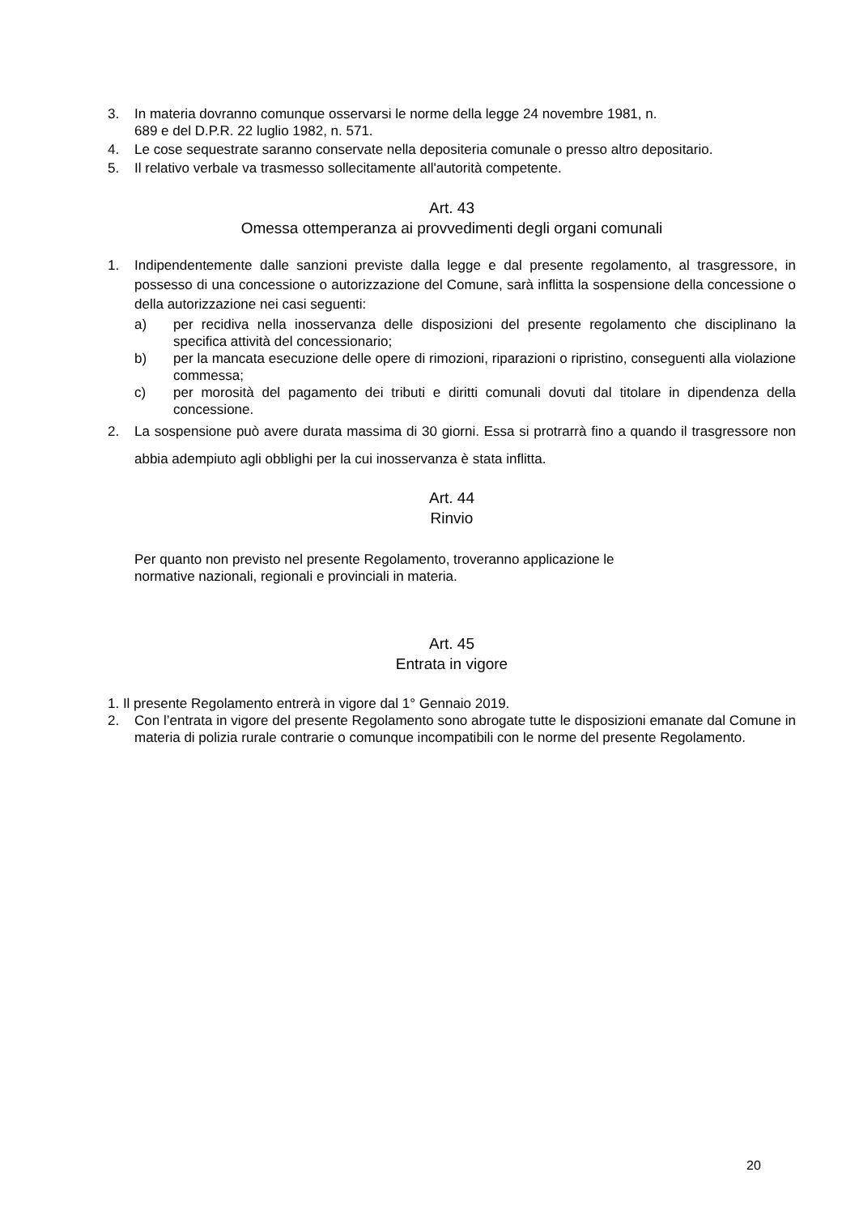3. In materia dovranno comunque osservarsi le norme della legge 24 novembre 1981, n.
689 e del D.P.R. 22 luglio 1982, n. 571.
4. Le cose sequestrate saranno conservate nella depositeria comunale o presso altro depositario.
5. Il relativo verbale va trasmesso sollecitamente all'autorità competente.
Art. 43
Omessa ottemperanza ai provvedimenti degli organi comunali
1. Indipendentemente dalle sanzioni previste dalla legge e dal presente regolamento, al trasgressore, in possesso di una concessione o autorizzazione del Comune, sarà inflitta la sospensione della concessione o della autorizzazione nei casi seguenti:
a) per recidiva nella inosservanza delle disposizioni del presente regolamento che disciplinano la specifica attività del concessionario;
b) per la mancata esecuzione delle opere di rimozioni, riparazioni o ripristino, conseguenti alla violazione commessa;
c) per morosità del pagamento dei tributi e diritti comunali dovuti dal titolare in dipendenza della concessione.
2. La sospensione può avere durata massima di 30 giorni. Essa si protrarrà fino a quando il trasgressore non abbia adempiuto agli obblighi per la cui inosservanza è stata inflitta.
Art. 44
Rinvio
Per quanto non previsto nel presente Regolamento, troveranno applicazione le
normative nazionali, regionali e provinciali in materia.
Art. 45
Entrata in vigore
1. Il presente Regolamento entrerà in vigore dal 1° Gennaio 2019.
2. Con l’entrata in vigore del presente Regolamento sono abrogate tutte le disposizioni emanate dal Comune in materia di polizia rurale contrarie o comunque incompatibili con le norme del presente Regolamento.
20